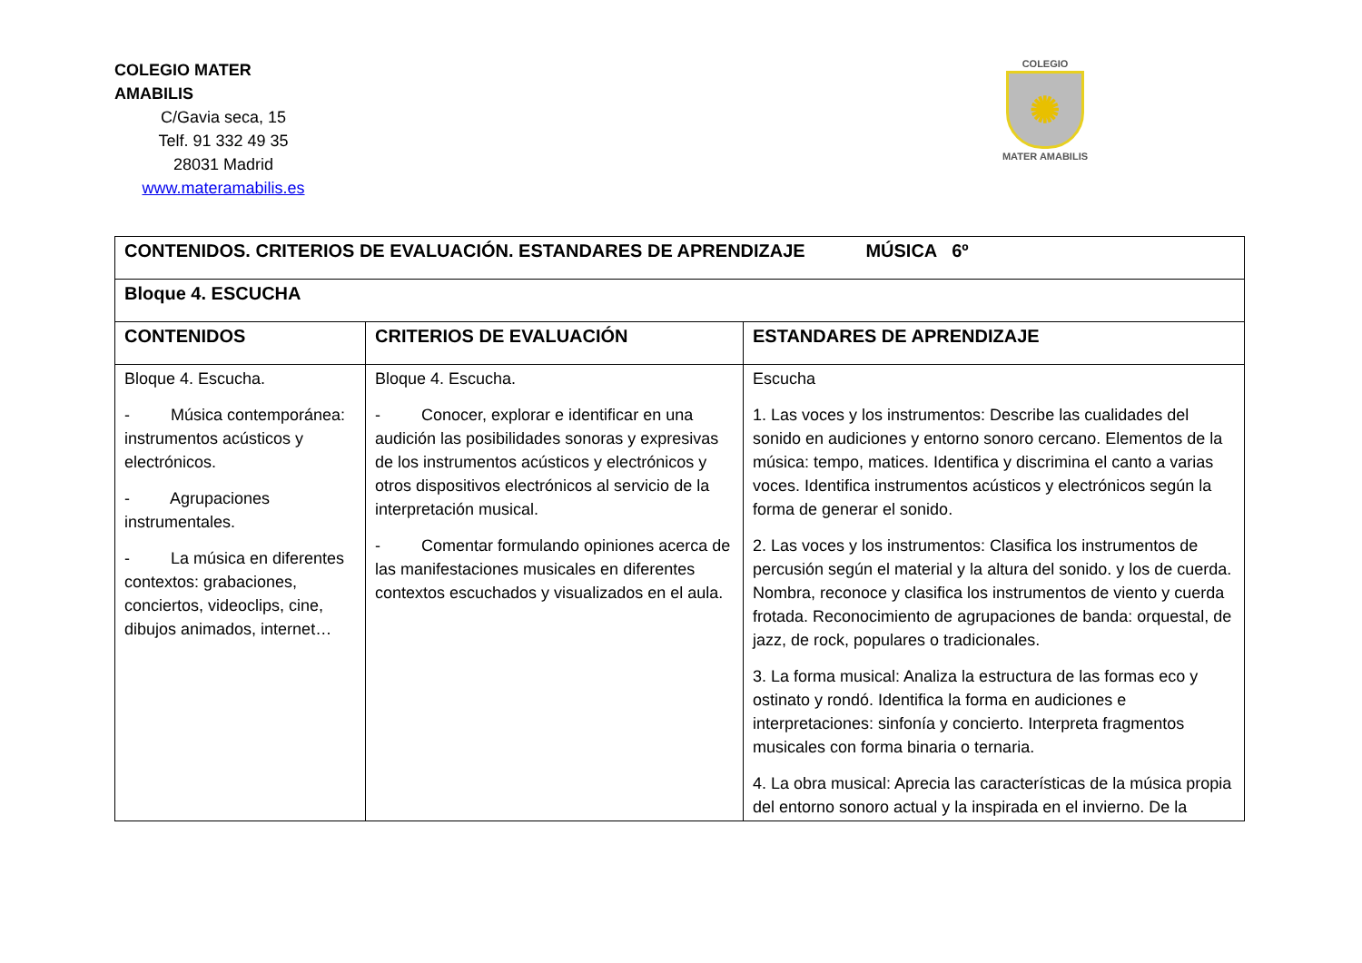COLEGIO MATER AMABILIS
C/Gavia seca, 15
Telf. 91 332 49 35
28031 Madrid
www.materamabilis.es
COLEGIO
✺
MATER AMABILIS
| CONTENIDOS. CRITERIOS DE EVALUACIÓN. ESTANDARES DE APRENDIZAJE MÚSICA 6º | | |
| --- | --- | --- |
| Bloque 4. ESCUCHA | | |
| CONTENIDOS | CRITERIOS DE EVALUACIÓN | ESTANDARES DE APRENDIZAJE |
| Bloque 4. Escucha. - Música contemporánea: instrumentos acústicos y electrónicos. - Agrupaciones instrumentales. - La música en diferentes contextos: grabaciones, conciertos, videoclips, cine, dibujos animados, internet… | Bloque 4. Escucha. - Conocer, explorar e identificar en una audición las posibilidades sonoras y expresivas de los instrumentos acústicos y electrónicos y otros dispositivos electrónicos al servicio de la interpretación musical. - Comentar formulando opiniones acerca de las manifestaciones musicales en diferentes contextos escuchados y visualizados en el aula. | Escucha 1. Las voces y los instrumentos: Describe las cualidades del sonido en audiciones y entorno sonoro cercano. Elementos de la música: tempo, matices. Identifica y discrimina el canto a varias voces. Identifica instrumentos acústicos y electrónicos según la forma de generar el sonido. 2. Las voces y los instrumentos: Clasifica los instrumentos de percusión según el material y la altura del sonido. y los de cuerda. Nombra, reconoce y clasifica los instrumentos de viento y cuerda frotada. Reconocimiento de agrupaciones de banda: orquestal, de jazz, de rock, populares o tradicionales. 3. La forma musical: Analiza la estructura de las formas eco y ostinato y rondó. Identifica la forma en audiciones e interpretaciones: sinfonía y concierto. Interpreta fragmentos musicales con forma binaria o ternaria. 4. La obra musical: Aprecia las características de la música propia del entorno sonoro actual y la inspirada en el invierno. De la |